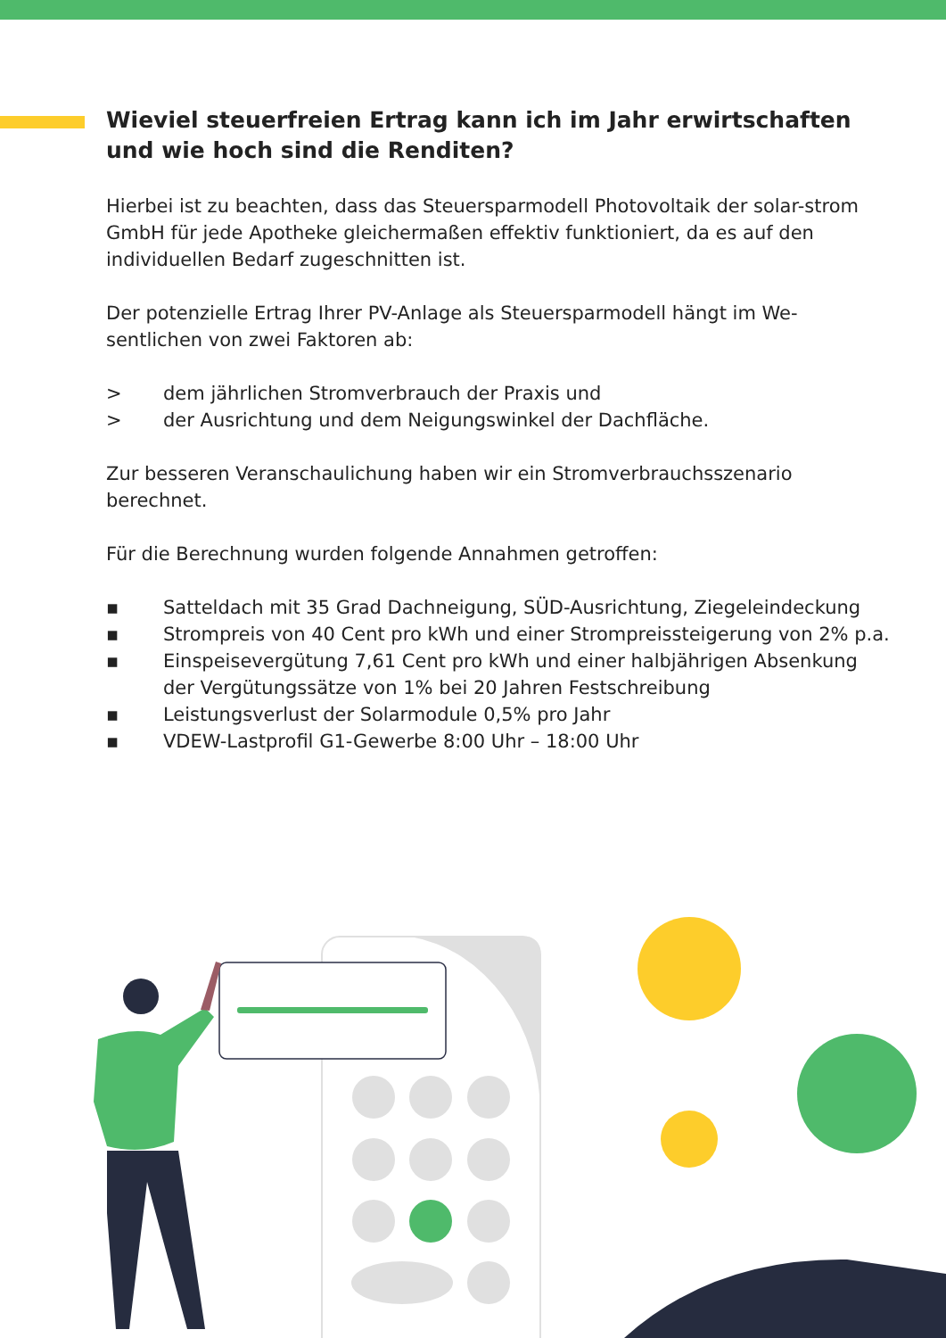Wieviel steuerfreien Ertrag kann ich im Jahr erwirtschaften und wie hoch sind die Renditen?
Hierbei ist zu beachten, dass das Steuersparmodell Photovoltaik der solar-strom GmbH für jede Apotheke gleichermaßen effektiv funktioniert, da es auf den individuellen Bedarf zugeschnitten ist.
Der potenzielle Ertrag Ihrer PV-Anlage als Steuersparmodell hängt im We-sentlichen von zwei Faktoren ab:
> dem jährlichen Stromverbrauch der Praxis und
> der Ausrichtung und dem Neigungswinkel der Dachfläche.
Zur besseren Veranschaulichung haben wir ein Stromverbrauchsszenario berechnet.
Für die Berechnung wurden folgende Annahmen getroffen:
▪ Satteldach mit 35 Grad Dachneigung, SÜD-Ausrichtung, Ziegeleindeckung
▪ Strompreis von 40 Cent pro kWh und einer Strompreissteigerung von 2% p.a.
▪ Einspeisevergütung 7,61 Cent pro kWh und einer halbjährigen Absenkung der Vergütungssätze von 1% bei 20 Jahren Festschreibung
▪ Leistungsverlust der Solarmodule 0,5% pro Jahr
▪ VDEW-Lastprofil G1-Gewerbe 8:00 Uhr – 18:00 Uhr